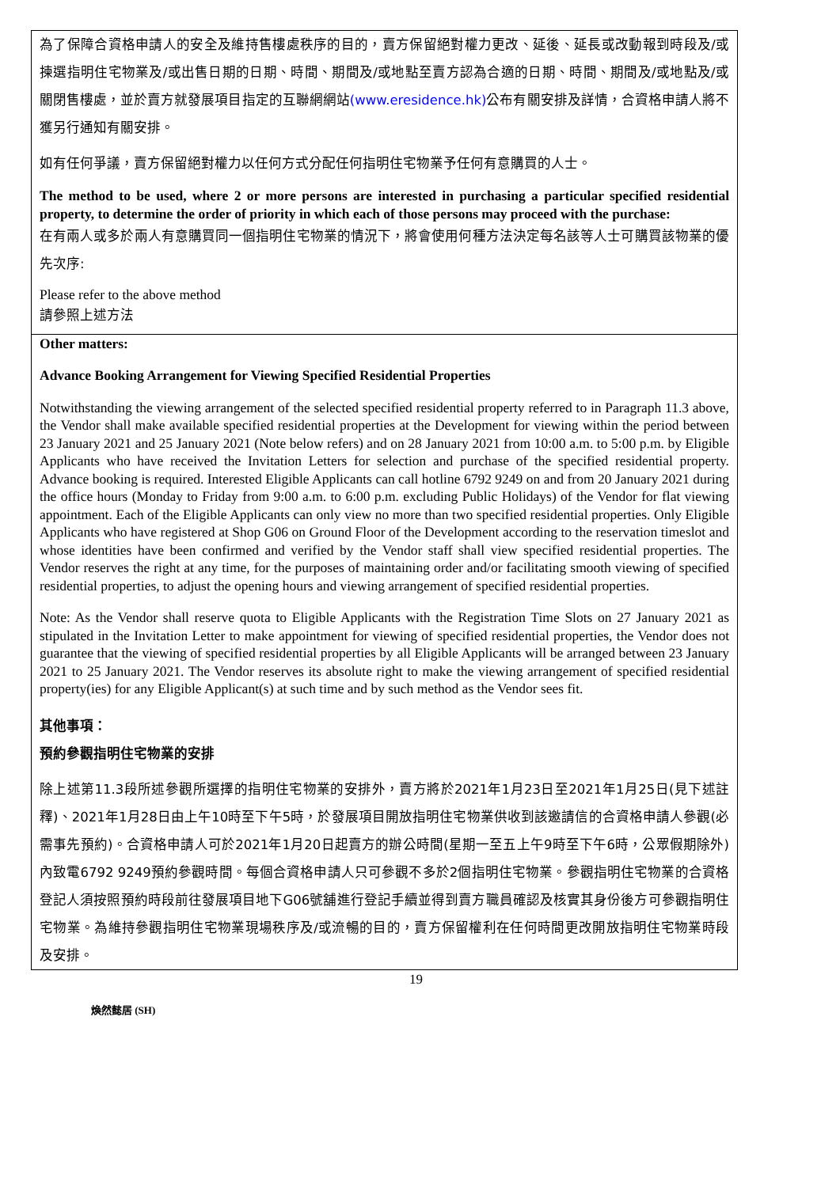| 為了保障合資格申請人的安全及維持售樓處秩序的目的，賣方保留絕對權力更改、延後、延長或改動報到時段及/或揀選指明住宅物業及/或出售日期的日期、時間、期間及/或地點至賣方認為合適的日期、時間、期間及/或地點及/或關閉售樓處，並於賣方就發展項目指定的互聯網網站 (www.eresidence.hk) 公布有關安排及詳情，合資格申請人將不獲另行通知有關安排。 如有任何爭議，賣方保留絕對權力以任何方式分配任何指明住宅物業予任何有意購買的人士。 The method to be used, where 2 or more persons are interested in purchasing a particular specified residential property, to determine the order of priority in which each of those persons may proceed with the purchase: 在有兩人或多於兩人有意購買同一個指明住宅物業的情況下，將會使用何種方法決定每名該等人士可購買該物業的優先次序: Please refer to the above method 請參照上述方法 |
| Other matters: Advance Booking Arrangement for Viewing Specified Residential Properties Notwithstanding the viewing arrangement of the selected specified residential property referred to in Paragraph 11.3 above, the Vendor shall make available specified residential properties at the Development for viewing within the period between 23 January 2021 and 25 January 2021 (Note below refers) and on 28 January 2021 from 10:00 a.m. to 5:00 p.m. by Eligible Applicants who have received the Invitation Letters for selection and purchase of the specified residential property. Advance booking is required. Interested Eligible Applicants can call hotline 6792 9249 on and from 20 January 2021 during the office hours (Monday to Friday from 9:00 a.m. to 6:00 p.m. excluding Public Holidays) of the Vendor for flat viewing appointment. Each of the Eligible Applicants can only view no more than two specified residential properties. Only Eligible Applicants who have registered at Shop G06 on Ground Floor of the Development according to the reservation timeslot and whose identities have been confirmed and verified by the Vendor staff shall view specified residential properties. The Vendor reserves the right at any time, for the purposes of maintaining order and/or facilitating smooth viewing of specified residential properties, to adjust the opening hours and viewing arrangement of specified residential properties. Note: As the Vendor shall reserve quota to Eligible Applicants with the Registration Time Slots on 27 January 2021 as stipulated in the Invitation Letter to make appointment for viewing of specified residential properties, the Vendor does not guarantee that the viewing of specified residential properties by all Eligible Applicants will be arranged between 23 January 2021 to 25 January 2021. The Vendor reserves its absolute right to make the viewing arrangement of specified residential property(ies) for any Eligible Applicant(s) at such time and by such method as the Vendor sees fit. 其他事項： 預約參觀指明住宅物業的安排 除上述第11.3段所述參觀所選擇的指明住宅物業的安排外，賣方將於2021年1月23日至2021年1月25日(見下述註釋)、2021年1月28日由上午10時至下午5時，於發展項目開放指明住宅物業供收到該邀請信的合資格申請人參觀(必需事先預約)。合資格申請人可於2021年1月20日起賣方的辦公時間(星期一至五上午9時至下午6時，公眾假期除外)內致電6792 9249預約參觀時間。每個合資格申請人只可參觀不多於2個指明住宅物業。參觀指明住宅物業的合資格登記人須按照預約時段前往發展項目地下G06號舖進行登記手續並得到賣方職員確認及核實其身份後方可參觀指明住宅物業。為維持參觀指明住宅物業現場秩序及/或流暢的目的，賣方保留權利在任何時間更改開放指明住宅物業時段及安排。 |
19
煥然懿居 (SH)